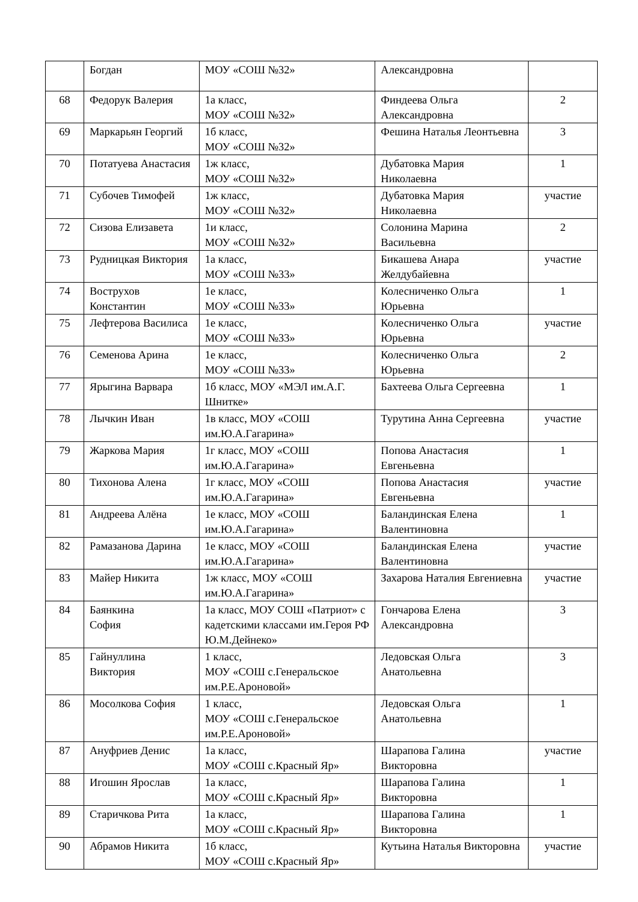| | Богдан | МОУ «СОШ №32» | Александровна | |
| 68 | Федорук Валерия | 1а класс, МОУ «СОШ №32» | Финдеева Ольга Александровна | 2 |
| 69 | Маркарьян Георгий | 1б класс, МОУ «СОШ №32» | Фешина Наталья Леонтьевна | 3 |
| 70 | Потатуева Анастасия | 1ж класс, МОУ «СОШ №32» | Дубатовка Мария Николаевна | 1 |
| 71 | Субочев Тимофей | 1ж класс, МОУ «СОШ №32» | Дубатовка Мария Николаевна | участие |
| 72 | Сизова Елизавета | 1и класс, МОУ «СОШ №32» | Солонина Марина Васильевна | 2 |
| 73 | Рудницкая Виктория | 1а класс, МОУ «СОШ №33» | Бикашева Анара Желдубайевна | участие |
| 74 | Вострухов Константин | 1е класс, МОУ «СОШ №33» | Колесниченко Ольга Юрьевна | 1 |
| 75 | Лефтерова Василиса | 1е класс, МОУ «СОШ №33» | Колесниченко Ольга Юрьевна | участие |
| 76 | Семенова Арина | 1е класс, МОУ «СОШ №33» | Колесниченко Ольга Юрьевна | 2 |
| 77 | Ярыгина Варвара | 1б класс, МОУ «МЭЛ им.А.Г. Шнитке» | Бахтеева Ольга Сергеевна | 1 |
| 78 | Лычкин Иван | 1в класс, МОУ «СОШ им.Ю.А.Гагарина» | Турутина Анна Сергеевна | участие |
| 79 | Жаркова Мария | 1г класс, МОУ «СОШ им.Ю.А.Гагарина» | Попова Анастасия Евгеньевна | 1 |
| 80 | Тихонова Алена | 1г класс, МОУ «СОШ им.Ю.А.Гагарина» | Попова Анастасия Евгеньевна | участие |
| 81 | Андреева Алёна | 1е класс, МОУ «СОШ им.Ю.А.Гагарина» | Баландинская Елена Валентиновна | 1 |
| 82 | Рамазанова Дарина | 1е класс, МОУ «СОШ им.Ю.А.Гагарина» | Баландинская Елена Валентиновна | участие |
| 83 | Майер Никита | 1ж класс, МОУ «СОШ им.Ю.А.Гагарина» | Захарова Наталия Евгениевна | участие |
| 84 | Баянкина София | 1а класс, МОУ СОШ «Патриот» с кадетскими классами им.Героя РФ Ю.М.Дейнеко» | Гончарова Елена Александровна | 3 |
| 85 | Гайнуллина Виктория | 1 класс, МОУ «СОШ с.Генеральское им.Р.Е.Ароновой» | Ледовская Ольга Анатольевна | 3 |
| 86 | Мосолкова София | 1 класс, МОУ «СОШ с.Генеральское им.Р.Е.Ароновой» | Ледовская Ольга Анатольевна | 1 |
| 87 | Ануфриев Денис | 1а класс, МОУ «СОШ с.Красный Яр» | Шарапова Галина Викторовна | участие |
| 88 | Игошин Ярослав | 1а класс, МОУ «СОШ с.Красный Яр» | Шарапова Галина Викторовна | 1 |
| 89 | Старичкова Рита | 1а класс, МОУ «СОШ с.Красный Яр» | Шарапова Галина Викторовна | 1 |
| 90 | Абрамов Никита | 1б класс, МОУ «СОШ с.Красный Яр» | Кутьина Наталья Викторовна | участие |